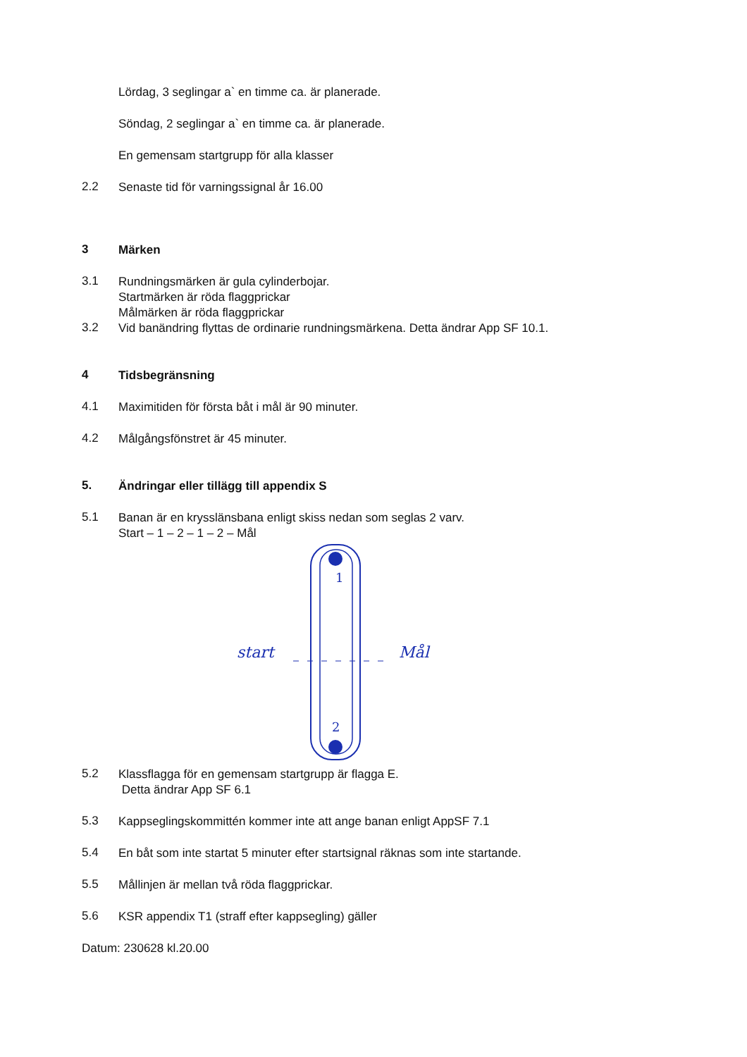Lördag, 3 seglingar a` en timme ca. är planerade.
Söndag, 2 seglingar a` en timme ca. är planerade.
En gemensam startgrupp för alla klasser
2.2
Senaste tid för varningssignal år 16.00
3
Märken
3.1
Rundningsmärken är gula cylinderbojar.
Startmärken är röda flaggprickar
Målmärken är röda flaggprickar
3.2
Vid banändring flyttas de ordinarie rundningsmärkena. Detta ändrar App SF 10.1.
4
Tidsbegränsning
4.1
Maximitiden för första båt i mål är 90 minuter.
4.2
Målgångsfönstret är 45 minuter.
5.
Ändringar eller tillägg till appendix S
5.1
Banan är en krysslänsbana enligt skiss nedan som seglas 2 varv.
Start – 1 – 2 – 1 – 2 – Mål
1
2
start
Mål
5.2
Klassflagga för en gemensam startgrupp är flagga E.
Detta ändrar App SF 6.1
5.3
Kappseglingskommittén kommer inte att ange banan enligt AppSF 7.1
5.4
En båt som inte startat 5 minuter efter startsignal räknas som inte startande.
5.5
Mållinjen är mellan två röda flaggprickar.
5.6
KSR appendix T1 (straff efter kappsegling) gäller
Datum: 230628 kl.20.00